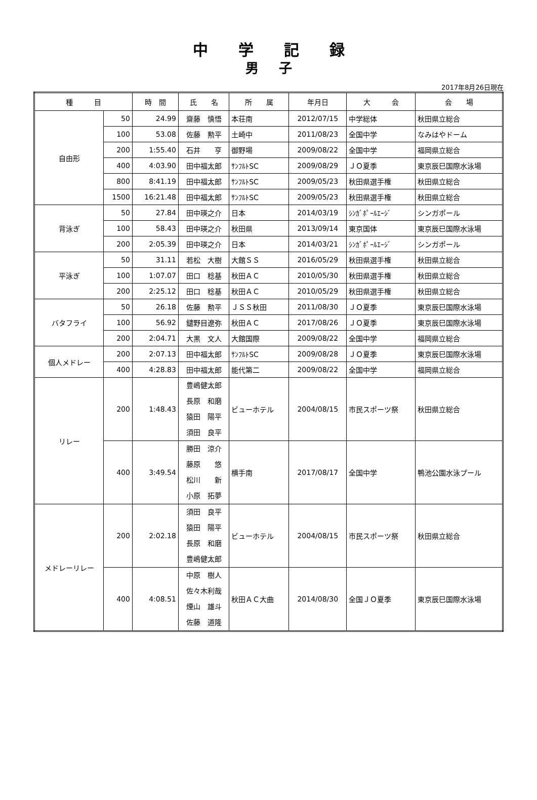中学記録
男子
2017年8月26日現在
| 種 目 | | 時 間 | 氏 名 | 所 属 | 年月日 | 大 会 | 会 場 |
| --- | --- | --- | --- | --- | --- | --- | --- |
| 自由形 | 50 | 24.99 | 齋藤 慎悟 | 本荘南 | 2012/07/15 | 中学総体 | 秋田県立総合 |
| | 100 | 53.08 | 佐藤 勲平 | 土崎中 | 2011/08/23 | 全国中学 | なみはやドーム |
| | 200 | 1:55.40 | 石井 亨 | 御野場 | 2009/08/22 | 全国中学 | 福岡県立総合 |
| | 400 | 4:03.90 | 田中福太郎 | ｻﾝﾌﾙﾄSC | 2009/08/29 | ＪＯ夏季 | 東京辰巳国際水泳場 |
| | 800 | 8:41.19 | 田中福太郎 | ｻﾝﾌﾙﾄSC | 2009/05/23 | 秋田県選手権 | 秋田県立総合 |
| | 1500 | 16:21.48 | 田中福太郎 | ｻﾝﾌﾙﾄSC | 2009/05/23 | 秋田県選手権 | 秋田県立総合 |
| 背泳ぎ | 50 | 27.84 | 田中瑛之介 | 日本 | 2014/03/19 | ｼﾝｶﾞﾎﾟｰﾙｴｰｼﾞ | シンガポール |
| | 100 | 58.43 | 田中瑛之介 | 秋田県 | 2013/09/14 | 東京国体 | 東京辰巳国際水泳場 |
| | 200 | 2:05.39 | 田中瑛之介 | 日本 | 2014/03/21 | ｼﾝｶﾞﾎﾟｰﾙｴｰｼﾞ | シンガポール |
| 平泳ぎ | 50 | 31.11 | 若松 大樹 | 大館ＳＳ | 2016/05/29 | 秋田県選手権 | 秋田県立総合 |
| | 100 | 1:07.07 | 田口 稔基 | 秋田ＡＣ | 2010/05/30 | 秋田県選手権 | 秋田県立総合 |
| | 200 | 2:25.12 | 田口 稔基 | 秋田ＡＣ | 2010/05/29 | 秋田県選手権 | 秋田県立総合 |
| バタフライ | 50 | 26.18 | 佐藤 勲平 | ＪＳＳ秋田 | 2011/08/30 | ＪＯ夏季 | 東京辰巳国際水泳場 |
| | 100 | 56.92 | 鑓野目遼弥 | 秋田ＡＣ | 2017/08/26 | ＪＯ夏季 | 東京辰巳国際水泳場 |
| | 200 | 2:04.71 | 大黒 文人 | 大館国際 | 2009/08/22 | 全国中学 | 福岡県立総合 |
| 個人メドレー | 200 | 2:07.13 | 田中福太郎 | ｻﾝﾌﾙﾄSC | 2009/08/28 | ＪＯ夏季 | 東京辰巳国際水泳場 |
| | 400 | 4:28.83 | 田中福太郎 | 能代第二 | 2009/08/22 | 全国中学 | 福岡県立総合 |
| リレー | 200 | 1:48.43 | 豊嶋健太郎 長原 和磨 猿田 陽平 須田 良平 | ビューホテル | 2004/08/15 | 市民スポーツ祭 | 秋田県立総合 |
| | 400 | 3:49.54 | 勝田 涼介 藤原 悠 松川 新 小原 拓夢 | 横手南 | 2017/08/17 | 全国中学 | 鴨池公園水泳プール |
| メドレーリレー | 200 | 2:02.18 | 須田 良平 猿田 陽平 長原 和磨 豊嶋健太郎 | ビューホテル | 2004/08/15 | 市民スポーツ祭 | 秋田県立総合 |
| | 400 | 4:08.51 | 中原 樹人 佐々木利哉 煙山 雄斗 佐藤 道隆 | 秋田ＡＣ大曲 | 2014/08/30 | 全国ＪＯ夏季 | 東京辰巳国際水泳場 |